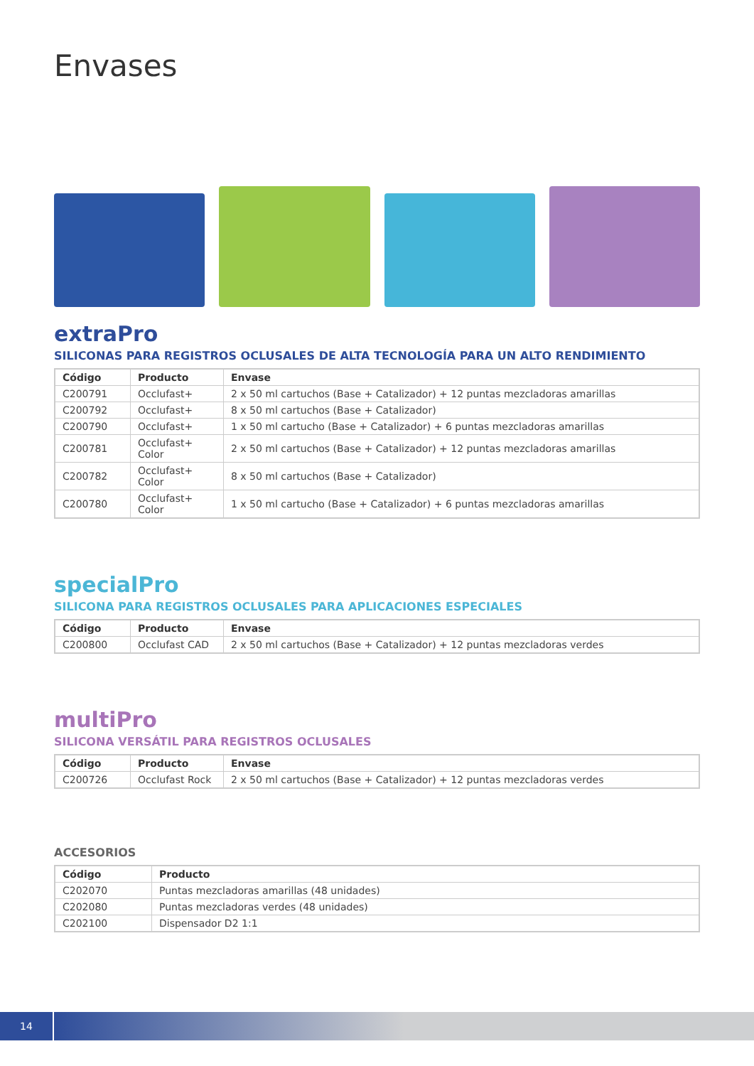Envases
extraPro
SILICONAS PARA REGISTROS OCLUSALES DE ALTA TECNOLOGÍA PARA UN ALTO RENDIMIENTO
| Código | Producto | Envase |
| --- | --- | --- |
| C200791 | Occlufast+ | 2 x 50 ml cartuchos (Base + Catalizador) + 12 puntas mezcladoras amarillas |
| C200792 | Occlufast+ | 8 x 50 ml cartuchos (Base + Catalizador) |
| C200790 | Occlufast+ | 1 x 50 ml cartucho (Base + Catalizador) + 6 puntas mezcladoras amarillas |
| C200781 | Occlufast+ Color | 2 x 50 ml cartuchos (Base + Catalizador) + 12 puntas mezcladoras amarillas |
| C200782 | Occlufast+ Color | 8 x 50 ml cartuchos (Base + Catalizador) |
| C200780 | Occlufast+ Color | 1 x 50 ml cartucho (Base + Catalizador) + 6 puntas mezcladoras amarillas |
specialPro
SILICONA PARA REGISTROS OCLUSALES PARA APLICACIONES ESPECIALES
| Código | Producto | Envase |
| --- | --- | --- |
| C200800 | Occlufast CAD | 2 x 50 ml cartuchos (Base + Catalizador) + 12 puntas mezcladoras verdes |
multiPro
SILICONA VERSÁTIL PARA REGISTROS OCLUSALES
| Código | Producto | Envase |
| --- | --- | --- |
| C200726 | Occlufast Rock | 2 x 50 ml cartuchos (Base + Catalizador) + 12 puntas mezcladoras verdes |
ACCESORIOS
| Código | Producto |
| --- | --- |
| C202070 | Puntas mezcladoras amarillas (48 unidades) |
| C202080 | Puntas mezcladoras verdes (48 unidades) |
| C202100 | Dispensador D2 1:1 |
14